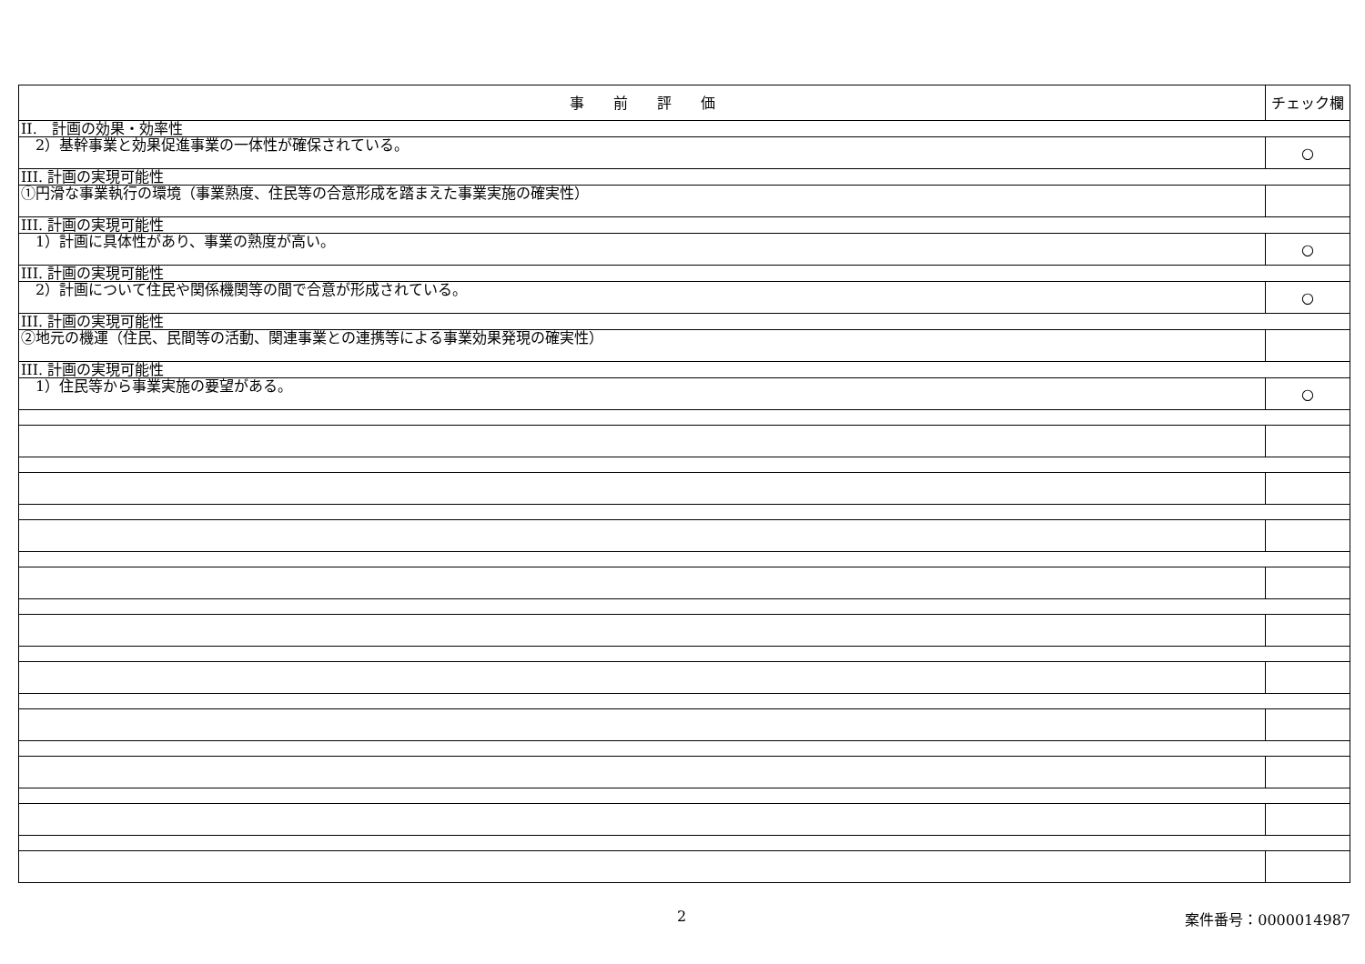| 事 前 評 価 | チェック欄 |
| --- | --- |
| II. 計画の効果・効率性 | |
| 2）基幹事業と効果促進事業の一体性が確保されている。 | ○ |
| III. 計画の実現可能性 | |
| ①円滑な事業執行の環境（事業熟度、住民等の合意形成を踏まえた事業実施の確実性） | |
| III. 計画の実現可能性 | |
| 1）計画に具体性があり、事業の熟度が高い。 | ○ |
| III. 計画の実現可能性 | |
| 2）計画について住民や関係機関等の間で合意が形成されている。 | ○ |
| III. 計画の実現可能性 | |
| ②地元の機運（住民、民間等の活動、関連事業との連携等による事業効果発現の確実性） | |
| III. 計画の実現可能性 | |
| 1）住民等から事業実施の要望がある。 | ○ |
2 案件番号：0000014987